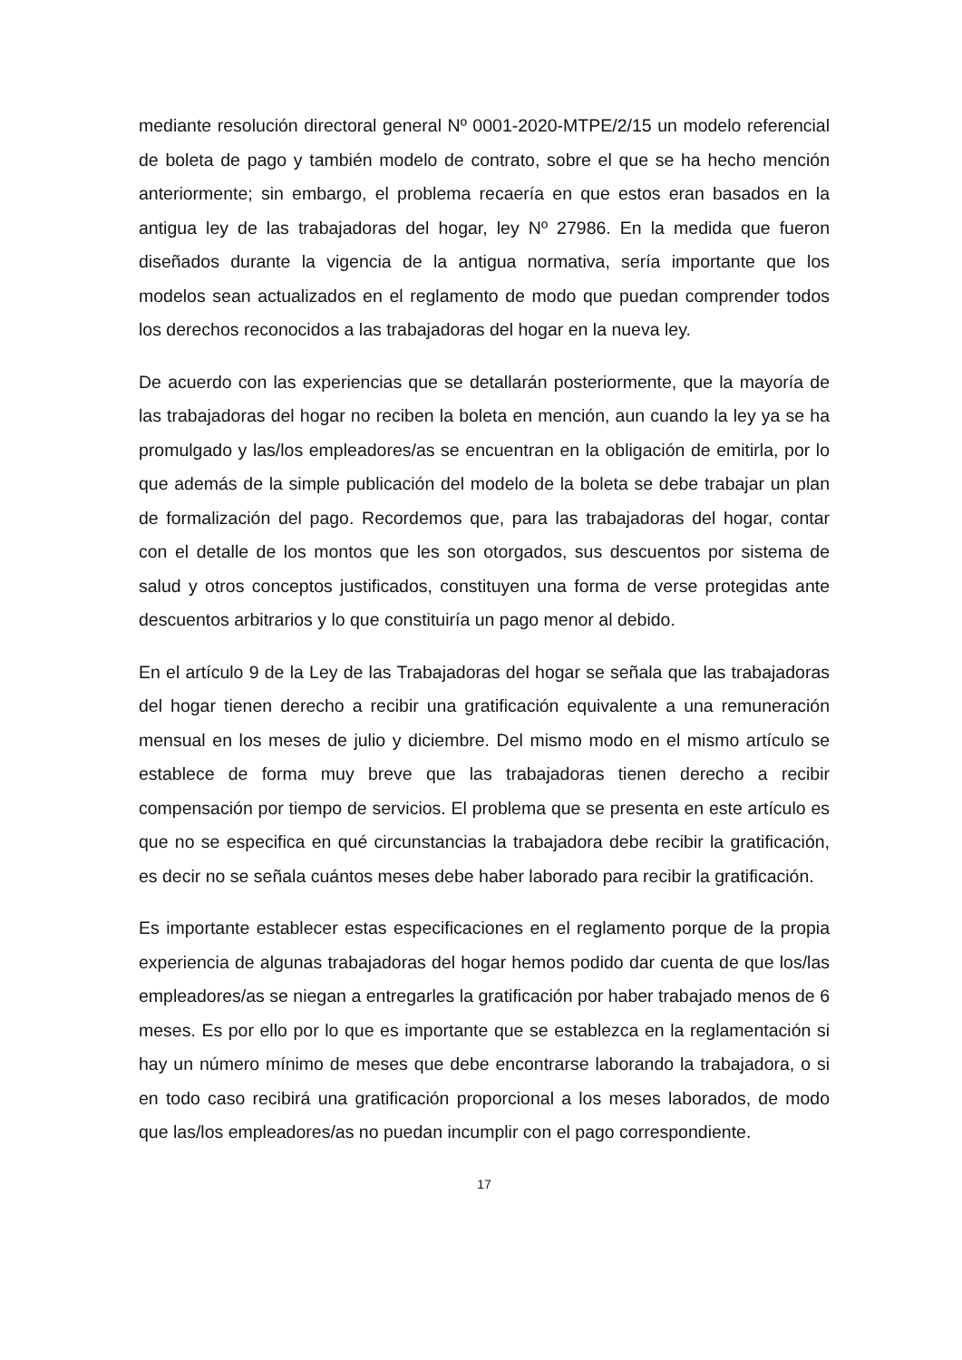mediante resolución directoral general Nº 0001-2020-MTPE/2/15 un modelo referencial de boleta de pago y también modelo de contrato, sobre el que se ha hecho mención anteriormente; sin embargo, el problema recaería en que estos eran basados en la antigua ley de las trabajadoras del hogar, ley Nº 27986. En la medida que fueron diseñados durante la vigencia de la antigua normativa, sería importante que los modelos sean actualizados en el reglamento de modo que puedan comprender todos los derechos reconocidos a las trabajadoras del hogar en la nueva ley.
De acuerdo con las experiencias que se detallarán posteriormente, que la mayoría de las trabajadoras del hogar no reciben la boleta en mención, aun cuando la ley ya se ha promulgado y las/los empleadores/as se encuentran en la obligación de emitirla, por lo que además de la simple publicación del modelo de la boleta se debe trabajar un plan de formalización del pago. Recordemos que, para las trabajadoras del hogar, contar con el detalle de los montos que les son otorgados, sus descuentos por sistema de salud y otros conceptos justificados, constituyen una forma de verse protegidas ante descuentos arbitrarios y lo que constituiría un pago menor al debido.
En el artículo 9 de la Ley de las Trabajadoras del hogar se señala que las trabajadoras del hogar tienen derecho a recibir una gratificación equivalente a una remuneración mensual en los meses de julio y diciembre. Del mismo modo en el mismo artículo se establece de forma muy breve que las trabajadoras tienen derecho a recibir compensación por tiempo de servicios. El problema que se presenta en este artículo es que no se especifica en qué circunstancias la trabajadora debe recibir la gratificación, es decir no se señala cuántos meses debe haber laborado para recibir la gratificación.
Es importante establecer estas especificaciones en el reglamento porque de la propia experiencia de algunas trabajadoras del hogar hemos podido dar cuenta de que los/las empleadores/as se niegan a entregarles la gratificación por haber trabajado menos de 6 meses. Es por ello por lo que es importante que se establezca en la reglamentación si hay un número mínimo de meses que debe encontrarse laborando la trabajadora, o si en todo caso recibirá una gratificación proporcional a los meses laborados, de modo que las/los empleadores/as no puedan incumplir con el pago correspondiente.
17